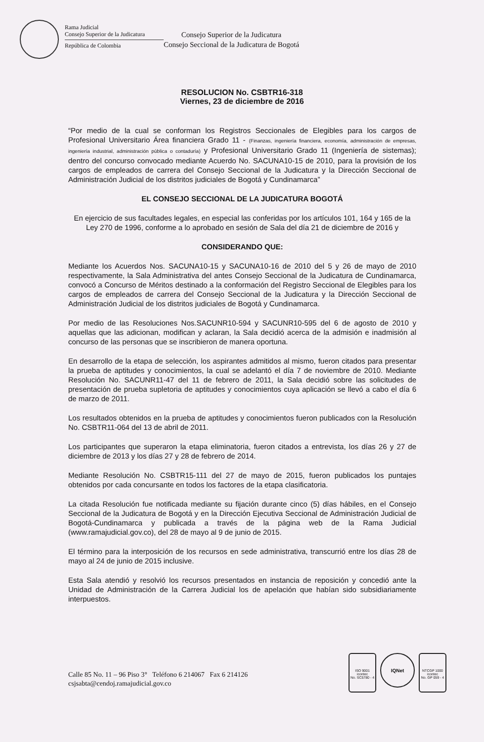Rama Judicial
Consejo Superior de la Judicatura
República de Colombia
Consejo Superior de la Judicatura
Consejo Seccional de la Judicatura de Bogotá
RESOLUCION No. CSBTR16-318
Viernes, 23 de diciembre de 2016
“Por medio de la cual se conforman los Registros Seccionales de Elegibles para los cargos de Profesional Universitario Área financiera Grado 11 - (Finanzas, ingeniería financiera, economía, administración de empresas, ingeniería industrial, administración pública o contaduría) y Profesional Universitario Grado 11 (Ingeniería de sistemas); dentro del concurso convocado mediante Acuerdo No. SACUNA10-15 de 2010, para la provisión de los cargos de empleados de carrera del Consejo Seccional de la Judicatura y la Dirección Seccional de Administración Judicial de los distritos judiciales de Bogotá y Cundinamarca”
EL CONSEJO SECCIONAL DE LA JUDICATURA BOGOTÁ
En ejercicio de sus facultades legales, en especial las conferidas por los artículos 101, 164 y 165 de la Ley 270 de 1996, conforme a lo aprobado en sesión de Sala del día 21 de diciembre de 2016 y
CONSIDERANDO QUE:
Mediante los Acuerdos Nos. SACUNA10-15 y SACUNA10-16 de 2010 del 5 y 26 de mayo de 2010 respectivamente, la Sala Administrativa del antes Consejo Seccional de la Judicatura de Cundinamarca, convocó a Concurso de Méritos destinado a la conformación del Registro Seccional de Elegibles para los cargos de empleados de carrera del Consejo Seccional de la Judicatura y la Dirección Seccional de Administración Judicial de los distritos judiciales de Bogotá y Cundinamarca.
Por medio de las Resoluciones Nos.SACUNR10-594 y SACUNR10-595 del 6 de agosto de 2010 y aquellas que las adicionan, modifican y aclaran, la Sala decidió acerca de la admisión e inadmisión al concurso de las personas que se inscribieron de manera oportuna.
En desarrollo de la etapa de selección, los aspirantes admitidos al mismo, fueron citados para presentar la prueba de aptitudes y conocimientos, la cual se adelantó el día 7 de noviembre de 2010. Mediante Resolución No. SACUNR11-47 del 11 de febrero de 2011, la Sala decidió sobre las solicitudes de presentación de prueba supletoria de aptitudes y conocimientos cuya aplicación se llevó a cabo el día 6 de marzo de 2011.
Los resultados obtenidos en la prueba de aptitudes y conocimientos fueron publicados con la Resolución No. CSBTR11-064 del 13 de abril de 2011.
Los participantes que superaron la etapa eliminatoria, fueron citados a entrevista, los días 26 y 27 de diciembre de 2013 y los días 27 y 28 de febrero de 2014.
Mediante Resolución No. CSBTR15-111 del 27 de mayo de 2015, fueron publicados los puntajes obtenidos por cada concursante en todos los factores de la etapa clasificatoria.
La citada Resolución fue notificada mediante su fijación durante cinco (5) días hábiles, en el Consejo Seccional de la Judicatura de Bogotá y en la Dirección Ejecutiva Seccional de Administración Judicial de Bogotá-Cundinamarca y publicada a través de la página web de la Rama Judicial (www.ramajudicial.gov.co), del 28 de mayo al 9 de junio de 2015.
El término para la interposición de los recursos en sede administrativa, transcurrió entre los días 28 de mayo al 24 de junio de 2015 inclusive.
Esta Sala atendió y resolvió los recursos presentados en instancia de reposición y concedió ante la Unidad de Administración de la Carrera Judicial los de apelación que habían sido subsidiariamente interpuestos.
Calle 85 No. 11 – 96 Piso 3° Teléfono 6 214067 Fax 6 214126
csjsabta@cendoj.ramajudicial.gov.co
ISO 9001
icontec
No. SC5780 - 4
IQNet
NTCGP 1000
icontec
No. GP 059 - 4